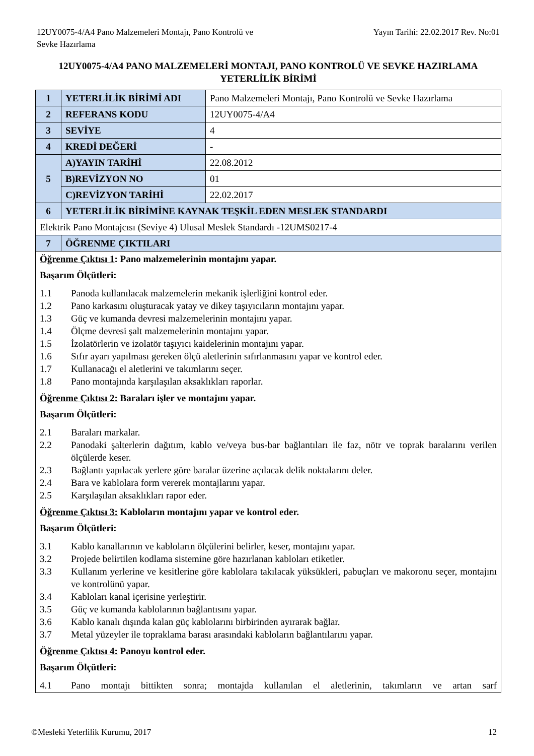12UY0075-4/A4 Pano Malzemeleri Montajı, Pano Kontrolü ve
Sevke Hazırlama
Yayın Tarihi: 22.02.2017 Rev. No:01
12UY0075-4/A4 PANO MALZEMELERİ MONTAJI, PANO KONTROLÜ VE SEVKE HAZIRLAMA YETERLİLİK BİRİMİ
| 1 | YETERLİLİK BİRİMİ ADI | Pano Malzemeleri Montajı, Pano Kontrolü ve Sevke Hazırlama |
| 2 | REFERANS KODU | 12UY0075-4/A4 |
| 3 | SEVİYE | 4 |
| 4 | KREDİ DEĞERİ | - |
| 5 | A)YAYIN TARİHİ | 22.08.2012 |
| | B)REVİZYON NO | 01 |
| | C)REVİZYON TARİHİ | 22.02.2017 |
| 6 | YETERLİLİK BİRİMİNE KAYNAK TEŞKİL EDEN MESLEK STANDARDI | |
| Elektrik Pano Montajcısı (Seviye 4) Ulusal Meslek Standardı -12UMS0217-4 | | |
| 7 | ÖĞRENME ÇIKTILARI | |
| Öğrenme Çıktısı 1 : Pano malzemelerinin montajını yapar. Başarım Ölçütleri: 1.1 Panoda kullanılacak malzemelerin mekanik işlerliğini kontrol eder. 1.2 Pano karkasını oluşturacak yatay ve dikey taşıyıcıların montajını yapar. 1.3 Güç ve kumanda devresi malzemelerinin montajını yapar. 1.4 Ölçme devresi şalt malzemelerinin montajını yapar. 1.5 İzolatörlerin ve izolatör taşıyıcı kaidelerinin montajını yapar. 1.6 Sıfır ayarı yapılması gereken ölçü aletlerinin sıfırlanmasını yapar ve kontrol eder. 1.7 Kullanacağı el aletlerini ve takımlarını seçer. 1.8 Pano montajında karşılaşılan aksaklıkları raporlar. Öğrenme Çıktısı 2: Baraları işler ve montajını yapar. Başarım Ölçütleri: 2.1 Baraları markalar. 2.2 Panodaki şalterlerin dağıtım, kablo ve/veya bus-bar bağlantıları ile faz, nötr ve toprak baralarını verilen ölçülerde keser. 2.3 Bağlantı yapılacak yerlere göre baralar üzerine açılacak delik noktalarını deler. 2.4 Bara ve kablolara form vererek montajlarını yapar. 2.5 Karşılaşılan aksaklıkları rapor eder. Öğrenme Çıktısı 3: Kabloların montajını yapar ve kontrol eder. Başarım Ölçütleri: 3.1 Kablo kanallarının ve kabloların ölçülerini belirler, keser, montajını yapar. 3.2 Projede belirtilen kodlama sistemine göre hazırlanan kabloları etiketler. 3.3 Kullanım yerlerine ve kesitlerine göre kablolara takılacak yüksükleri, pabuçları ve makoronu seçer, montajını ve kontrolünü yapar. 3.4 Kabloları kanal içerisine yerleştirir. 3.5 Güç ve kumanda kablolarının bağlantısını yapar. 3.6 Kablo kanalı dışında kalan güç kablolarını birbirinden ayırarak bağlar. 3.7 Metal yüzeyler ile topraklama barası arasındaki kabloların bağlantılarını yapar. Öğrenme Çıktısı 4: Panoyu kontrol eder. Başarım Ölçütleri: 4.1 Pano montajı bittikten sonra; montajda kullanılan el aletlerinin, takımların ve artan sarf | | |
©Mesleki Yeterlilik Kurumu, 2017
12